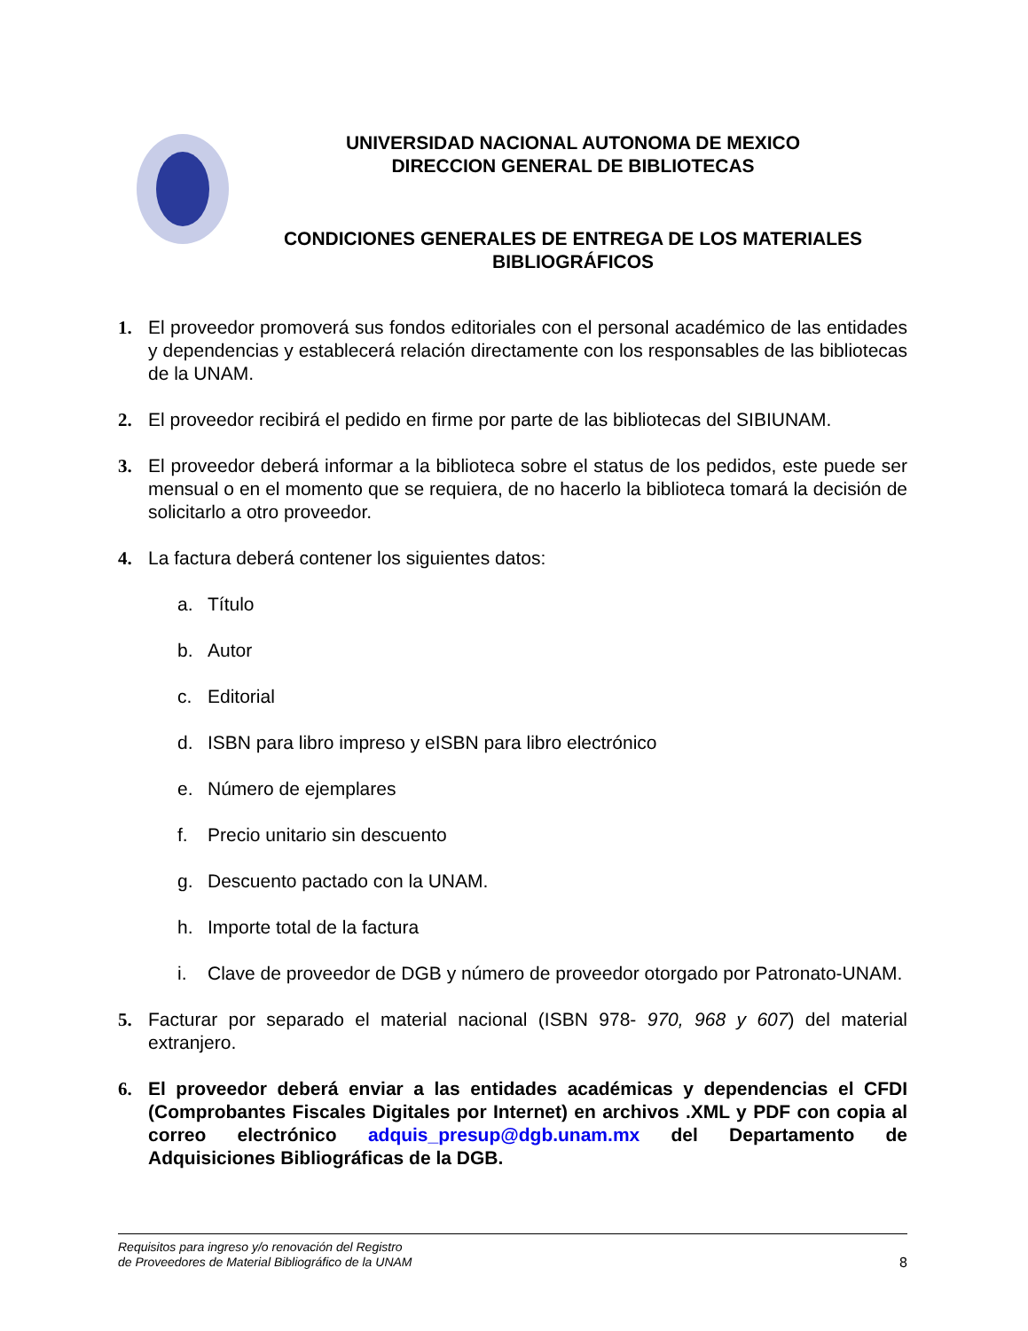UNIVERSIDAD NACIONAL AUTONOMA DE MEXICO
DIRECCION GENERAL DE BIBLIOTECAS
CONDICIONES GENERALES DE ENTREGA DE LOS MATERIALES BIBLIOGRÁFICOS
1. El proveedor promoverá sus fondos editoriales con el personal académico de las entidades y dependencias y establecerá relación directamente con los responsables de las bibliotecas de la UNAM.
2. El proveedor recibirá el pedido en firme por parte de las bibliotecas del SIBIUNAM.
3. El proveedor deberá informar a la biblioteca sobre el status de los pedidos, este puede ser mensual o en el momento que se requiera, de no hacerlo la biblioteca tomará la decisión de solicitarlo a otro proveedor.
4. La factura deberá contener los siguientes datos:
a. Título
b. Autor
c. Editorial
d. ISBN para libro impreso y eISBN para libro electrónico
e. Número de ejemplares
f. Precio unitario sin descuento
g. Descuento pactado con la UNAM.
h. Importe total de la factura
i. Clave de proveedor de DGB y número de proveedor otorgado por Patronato-UNAM.
5. Facturar por separado el material nacional (ISBN 978- 970, 968 y 607) del material extranjero.
6. El proveedor deberá enviar a las entidades académicas y dependencias el CFDI (Comprobantes Fiscales Digitales por Internet) en archivos .XML y PDF con copia al correo electrónico adquis_presup@dgb.unam.mx del Departamento de Adquisiciones Bibliográficas de la DGB.
Requisitos para ingreso y/o renovación del Registro
de Proveedores de Material Bibliográfico de la UNAM 8